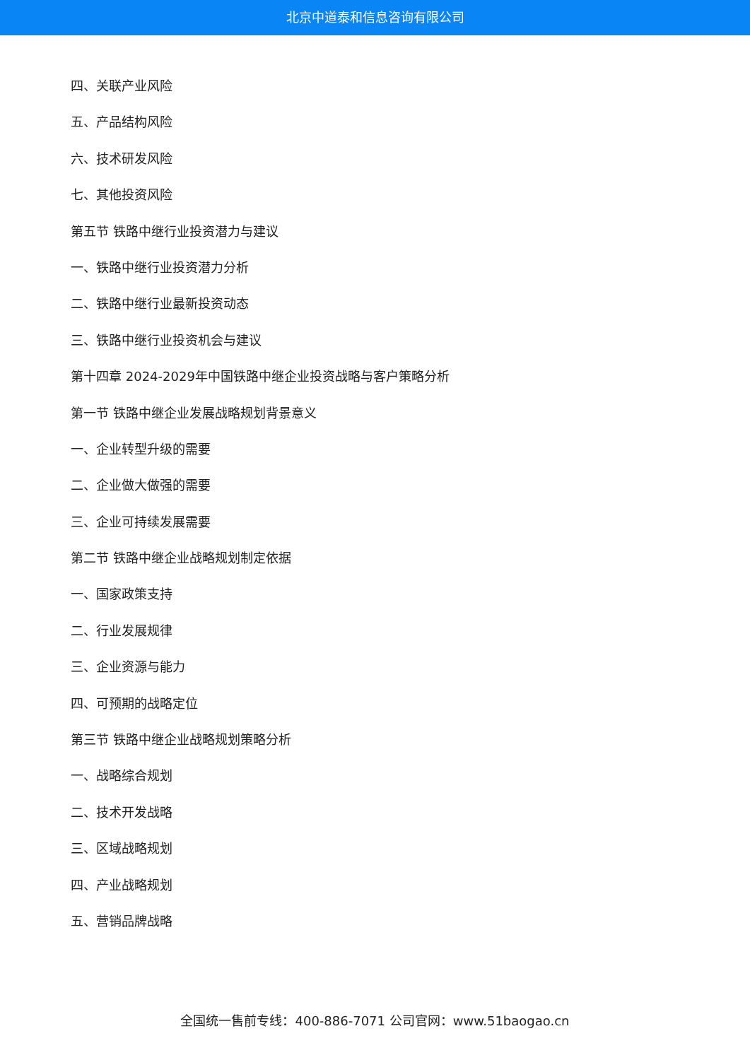北京中道泰和信息咨询有限公司
四、关联产业风险
五、产品结构风险
六、技术研发风险
七、其他投资风险
第五节 铁路中继行业投资潜力与建议
一、铁路中继行业投资潜力分析
二、铁路中继行业最新投资动态
三、铁路中继行业投资机会与建议
第十四章 2024-2029年中国铁路中继企业投资战略与客户策略分析
第一节 铁路中继企业发展战略规划背景意义
一、企业转型升级的需要
二、企业做大做强的需要
三、企业可持续发展需要
第二节 铁路中继企业战略规划制定依据
一、国家政策支持
二、行业发展规律
三、企业资源与能力
四、可预期的战略定位
第三节 铁路中继企业战略规划策略分析
一、战略综合规划
二、技术开发战略
三、区域战略规划
四、产业战略规划
五、营销品牌战略
全国统一售前专线：400-886-7071 公司官网：www.51baogao.cn